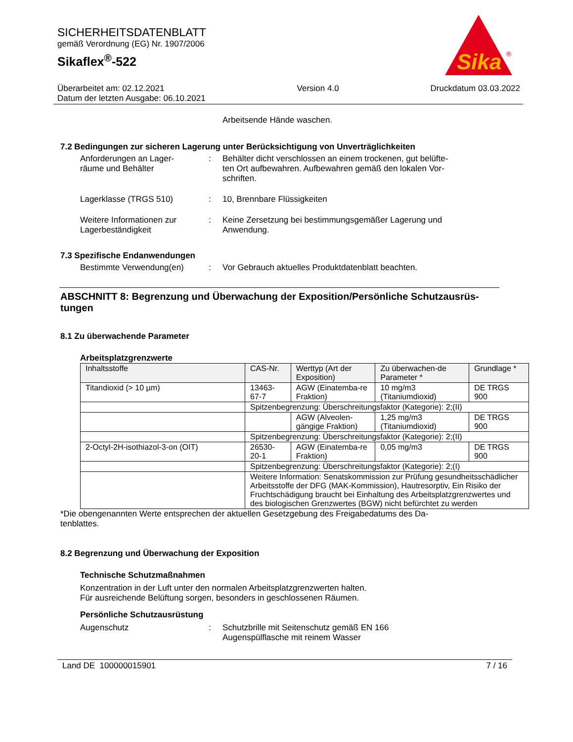SICHERHEITSDATENBLATT
gemäß Verordnung (EG) Nr. 1907/2006
Sikaflex<sup>®</sup>-522
Sika
®
Überarbeitet am: 02.12.2021
Datum der letzten Ausgabe: 06.10.2021
Version 4.0 Druckdatum 03.03.2022
Arbeitsende Hände waschen.
7.2 Bedingungen zur sicheren Lagerung unter Berücksichtigung von Unverträglichkeiten
Anforderungen an Lager-
räume und Behälter
: Behälter dicht verschlossen an einem trockenen, gut belüfte-
ten Ort aufbewahren. Aufbewahren gemäß den lokalen Vor-
schriften.
Lagerklasse (TRGS 510) : 10, Brennbare Flüssigkeiten
Weitere Informationen zur
Lagerbeständigkeit
: Keine Zersetzung bei bestimmungsgemäßer Lagerung und
Anwendung.
7.3 Spezifische Endanwendungen
Bestimmte Verwendung(en) : Vor Gebrauch aktuelles Produktdatenblatt beachten.
ABSCHNITT 8: Begrenzung und Überwachung der Exposition/Persönliche Schutzausrüs-
tungen
8.1 Zu überwachende Parameter
Arbeitsplatzgrenzwerte
| Inhaltsstoffe | CAS-Nr. | Werttyp (Art der Exposition) | Zu überwachen-de Parameter * | Grundlage * |
| --- | --- | --- | --- | --- |
| Titandioxid (> 10 µm) | 13463-67-7 | AGW (Einatemba-re Fraktion) | 10 mg/m3 (Titaniumdioxid) | DE TRGS 900 |
| | Spitzenbegrenzung: Überschreitungsfaktor (Kategorie): 2;(II) | | | |
| | | AGW (Alveolen-gängige Fraktion) | 1,25 mg/m3 (Titaniumdioxid) | DE TRGS 900 |
| | Spitzenbegrenzung: Überschreitungsfaktor (Kategorie): 2;(II) | | | |
| 2-Octyl-2H-isothiazol-3-on (OIT) | 26530-20-1 | AGW (Einatemba-re Fraktion) | 0,05 mg/m3 | DE TRGS 900 |
| | Spitzenbegrenzung: Überschreitungsfaktor (Kategorie): 2;(I) | | | |
| | Weitere Information: Senatskommission zur Prüfung gesundheitsschädlicher Arbeitsstoffe der DFG (MAK-Kommission), Hautresorptiv, Ein Risiko der Fruchtschädigung braucht bei Einhaltung des Arbeitsplatzgrenzwertes und des biologischen Grenzwertes (BGW) nicht befürchtet zu werden | | | |
*Die obengenannten Werte entsprechen der aktuellen Gesetzgebung des Freigabedatums des Da-
tenblattes.
8.2 Begrenzung und Überwachung der Exposition
Technische Schutzmaßnahmen
Konzentration in der Luft unter den normalen Arbeitsplatzgrenzwerten halten.
Für ausreichende Belüftung sorgen, besonders in geschlossenen Räumen.
Persönliche Schutzausrüstung
Augenschutz : Schutzbrille mit Seitenschutz gemäß EN 166
Augenspülflasche mit reinem Wasser
Land DE 100000015901 7 / 16